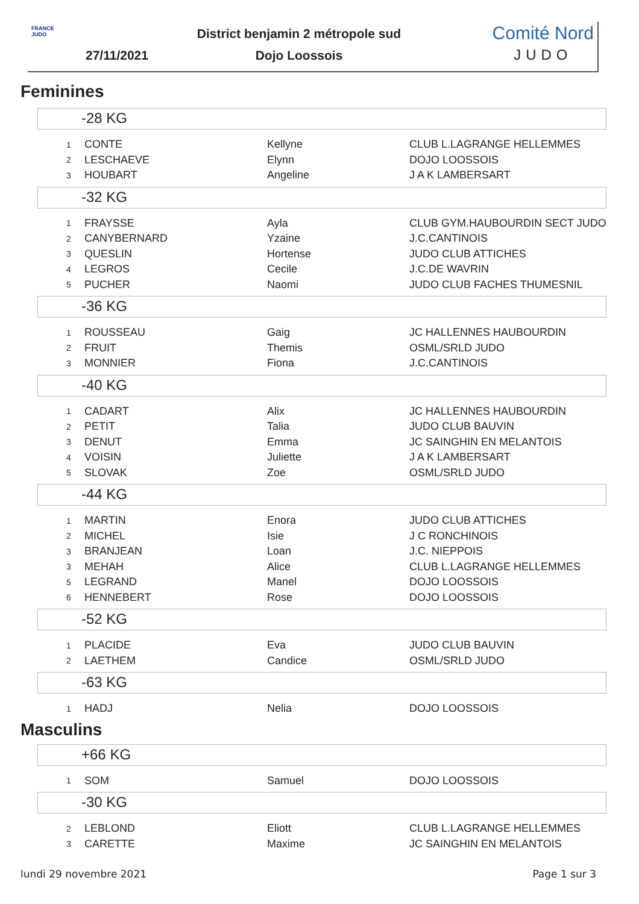FRANCE JUDO
District benjamin 2 métropole sud
27/11/2021
Dojo Loossois
Comité Nord
JUDO
Feminines
-28 KG
| 1 | CONTE | Kellyne | CLUB L.LAGRANGE HELLEMMES |
| 2 | LESCHAEVE | Elynn | DOJO LOOSSOIS |
| 3 | HOUBART | Angeline | J A K LAMBERSART |
-32 KG
| 1 | FRAYSSE | Ayla | CLUB GYM.HAUBOURDIN SECT JUDO |
| 2 | CANYBERNARD | Yzaine | J.C.CANTINOIS |
| 3 | QUESLIN | Hortense | JUDO CLUB ATTICHES |
| 4 | LEGROS | Cecile | J.C.DE WAVRIN |
| 5 | PUCHER | Naomi | JUDO CLUB FACHES THUMESNIL |
-36 KG
| 1 | ROUSSEAU | Gaig | JC HALLENNES HAUBOURDIN |
| 2 | FRUIT | Themis | OSML/SRLD JUDO |
| 3 | MONNIER | Fiona | J.C.CANTINOIS |
-40 KG
| 1 | CADART | Alix | JC HALLENNES HAUBOURDIN |
| 2 | PETIT | Talia | JUDO CLUB BAUVIN |
| 3 | DENUT | Emma | JC SAINGHIN EN MELANTOIS |
| 4 | VOISIN | Juliette | J A K LAMBERSART |
| 5 | SLOVAK | Zoe | OSML/SRLD JUDO |
-44 KG
| 1 | MARTIN | Enora | JUDO CLUB ATTICHES |
| 2 | MICHEL | Isie | J C RONCHINOIS |
| 3 | BRANJEAN | Loan | J.C. NIEPPOIS |
| 3 | MEHAH | Alice | CLUB L.LAGRANGE HELLEMMES |
| 5 | LEGRAND | Manel | DOJO LOOSSOIS |
| 6 | HENNEBERT | Rose | DOJO LOOSSOIS |
-52 KG
| 1 | PLACIDE | Eva | JUDO CLUB BAUVIN |
| 2 | LAETHEM | Candice | OSML/SRLD JUDO |
-63 KG
| 1 | HADJ | Nelia | DOJO LOOSSOIS |
Masculins
+66 KG
| 1 | SOM | Samuel | DOJO LOOSSOIS |
-30 KG
| 2 | LEBLOND | Eliott | CLUB L.LAGRANGE HELLEMMES |
| 3 | CARETTE | Maxime | JC SAINGHIN EN MELANTOIS |
lundi 29 novembre 2021 Page 1 sur 3